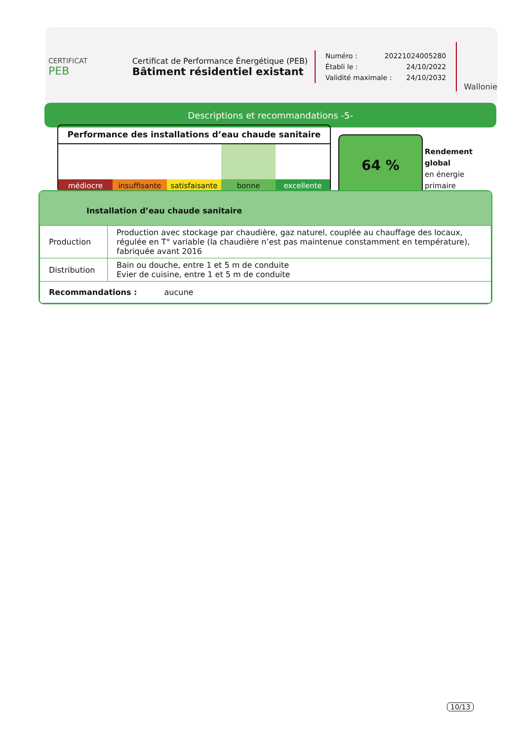CERTIFICAT
PEB
Certificat de Performance Énergétique (PEB)
Bâtiment résidentiel existant
Numéro : 20221024005280
Établi le : 24/10/2022
Validité maximale : 24/10/2032
Wallonie
Descriptions et recommandations -5-
Performance des installations d’eau chaude sanitaire
médiocre insuffisante satisfaisante bonne excellente
64 %
Rendement
global
en énergie
primaire
Installation d’eau chaude sanitaire
| Production | Production avec stockage par chaudière, gaz naturel, couplée au chauffage des locaux, régulée en T° variable (la chaudière n’est pas maintenue constamment en température), fabriquée avant 2016 |
| Distribution | Bain ou douche, entre 1 et 5 m de conduite Evier de cuisine, entre 1 et 5 m de conduite |
| Recommandations : aucune | |
10/13